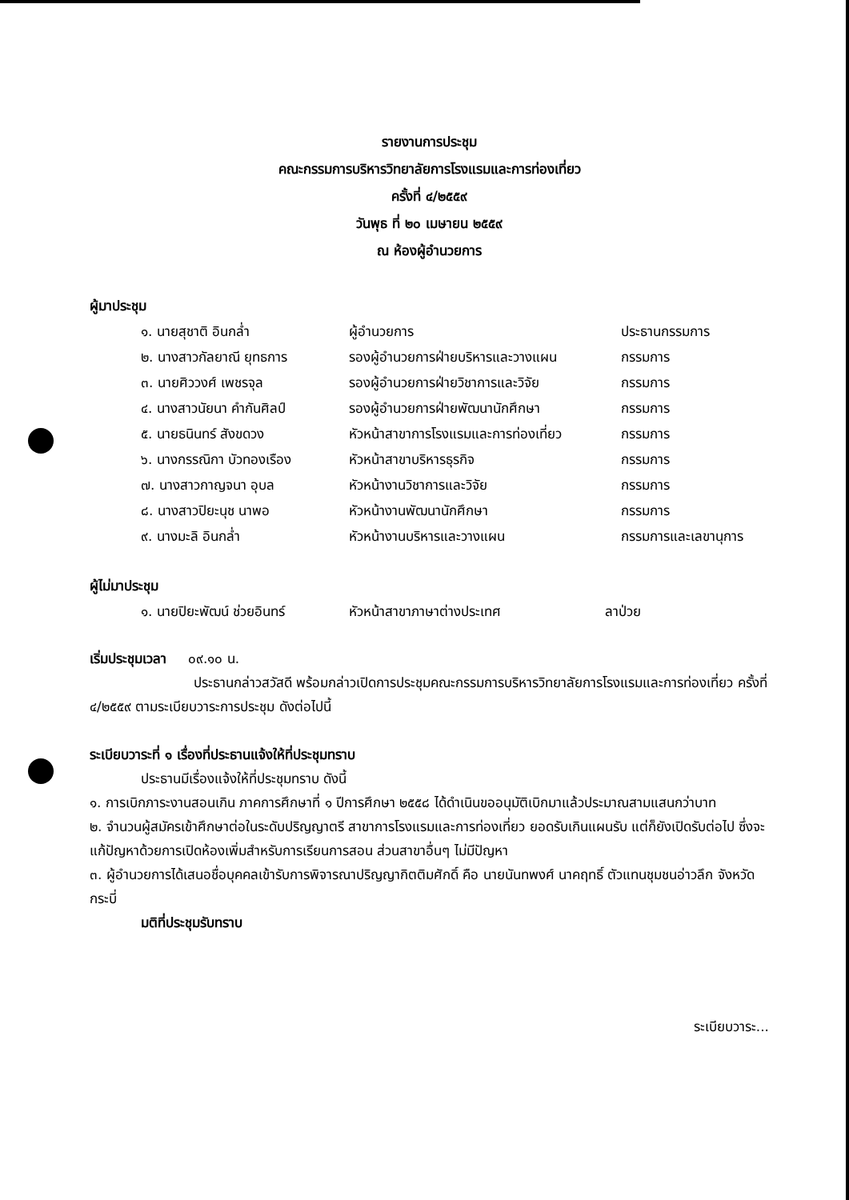รายงานการประชุม
คณะกรรมการบริหารวิทยาลัยการโรงแรมและการท่องเที่ยว
ครั้งที่ ๔/๒๕๕๙
วันพุธ ที่ ๒๐ เมษายน ๒๕๕๙
ณ ห้องผู้อำนวยการ
ผู้มาประชุม
| ๑. นายสุชาติ อินกล่ำ | ผู้อำนวยการ | ประธานกรรมการ |
| ๒. นางสาวกัลยาณี ยุทธการ | รองผู้อำนวยการฝ่ายบริหารและวางแผน | กรรมการ |
| ๓. นายศิววงศ์ เพชรจุล | รองผู้อำนวยการฝ่ายวิชาการและวิจัย | กรรมการ |
| ๔. นางสาวนัยนา คำกันศิลป์ | รองผู้อำนวยการฝ่ายพัฒนานักศึกษา | กรรมการ |
| ๕. นายธนินทร์ สังขดวง | หัวหน้าสาขาการโรงแรมและการท่องเที่ยว | กรรมการ |
| ๖. นางกรรณิกา บัวทองเรือง | หัวหน้าสาขาบริหารธุรกิจ | กรรมการ |
| ๗. นางสาวกาญจนา อุบล | หัวหน้างานวิชาการและวิจัย | กรรมการ |
| ๘. นางสาวปิยะนุช นาพอ | หัวหน้างานพัฒนานักศึกษา | กรรมการ |
| ๙. นางมะลิ อินกล่ำ | หัวหน้างานบริหารและวางแผน | กรรมการและเลขานุการ |
ผู้ไม่มาประชุม
| ๑. นายปิยะพัฒน์ ช่วยอินทร์ | หัวหน้าสาขาภาษาต่างประเทศ | ลาป่วย |
เริ่มประชุมเวลา ๐๙.๑๐ น.
ประธานกล่าวสวัสดี พร้อมกล่าวเปิดการประชุมคณะกรรมการบริหารวิทยาลัยการโรงแรมและการท่องเที่ยว ครั้งที่ ๔/๒๕๕๙ ตามระเบียบวาระการประชุม ดังต่อไปนี้
ระเบียบวาระที่ ๑ เรื่องที่ประธานแจ้งให้ที่ประชุมทราบ
ประธานมีเรื่องแจ้งให้ที่ประชุมทราบ ดังนี้
๑. การเบิกภาระงานสอนเกิน ภาคการศึกษาที่ ๑ ปีการศึกษา ๒๕๕๘ ได้ดำเนินขออนุมัติเบิกมาแล้วประมาณสามแสนกว่าบาท
๒. จำนวนผู้สมัครเข้าศึกษาต่อในระดับปริญญาตรี สาขาการโรงแรมและการท่องเที่ยว ยอดรับเกินแผนรับ แต่ก็ยังเปิดรับต่อไป ซึ่งจะแก้ปัญหาด้วยการเปิดห้องเพิ่มสำหรับการเรียนการสอน ส่วนสาขาอื่นๆ ไม่มีปัญหา
๓. ผู้อำนวยการได้เสนอชื่อบุคคลเข้ารับการพิจารณาปริญญากิตติมศักดิ์ คือ นายนันทพงศ์ นาคฤทธิ์ ตัวแทนชุมชนอ่าวลึก จังหวัดกระบี่
มติที่ประชุมรับทราบ
ระเบียบวาระ...